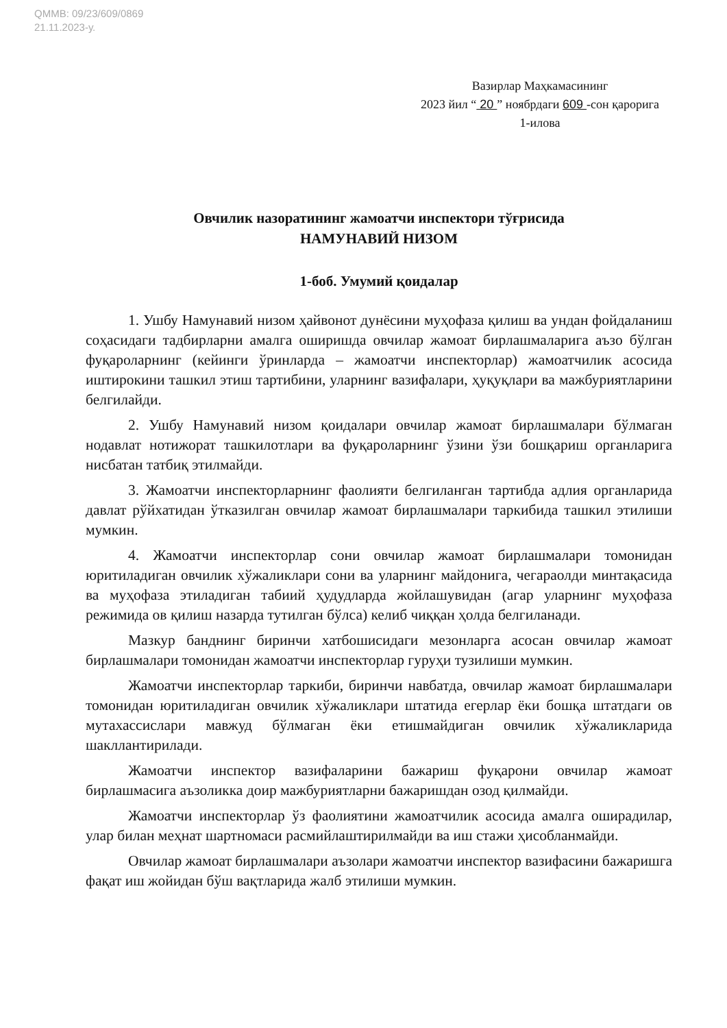QMMB: 09/23/609/0869
21.11.2023-у.
Вазирлар Маҳкамасининг
2023 йил “ 20 ” ноябрдаги 609 -сон қарорига
1-илова
Овчилик назоратининг жамоатчи инспектори тўғрисида
НАМУНАВИЙ НИЗОМ
1-боб. Умумий қоидалар
1. Ушбу Намунавий низом ҳайвонот дунёсини муҳофаза қилиш ва ундан фойдаланиш соҳасидаги тадбирларни амалга оширишда овчилар жамоат бирлашмаларига аъзо бўлган фуқароларнинг (кейинги ўринларда – жамоатчи инспекторлар) жамоатчилик асосида иштирокини ташкил этиш тартибини, уларнинг вазифалари, ҳуқуқлари ва мажбуриятларини белгилайди.
2. Ушбу Намунавий низом қоидалари овчилар жамоат бирлашмалари бўлмаган нодавлат нотижорат ташкилотлари ва фуқароларнинг ўзини ўзи бошқариш органларига нисбатан татбиқ этилмайди.
3. Жамоатчи инспекторларнинг фаолияти белгиланган тартибда адлия органларида давлат рўйхатидан ўтказилган овчилар жамоат бирлашмалари таркибида ташкил этилиши мумкин.
4. Жамоатчи инспекторлар сони овчилар жамоат бирлашмалари томонидан юритиладиган овчилик хўжаликлари сони ва уларнинг майдонига, чегараолди минтақасида ва муҳофаза этиладиган табиий ҳудудларда жойлашувидан (агар уларнинг муҳофаза режимида ов қилиш назарда тутилган бўлса) келиб чиққан ҳолда белгиланади.
Мазкур банднинг биринчи хатбошисидаги мезонларга асосан овчилар жамоат бирлашмалари томонидан жамоатчи инспекторлар гуруҳи тузилиши мумкин.
Жамоатчи инспекторлар таркиби, биринчи навбатда, овчилар жамоат бирлашмалари томонидан юритиладиган овчилик хўжаликлари штатида егерлар ёки бошқа штатдаги ов мутахассислари мавжуд бўлмаган ёки етишмайдиган овчилик хўжаликларида шакллантирилади.
Жамоатчи инспектор вазифаларини бажариш фуқарони овчилар жамоат бирлашмасига аъзоликка доир мажбуриятларни бажаришдан озод қилмайди.
Жамоатчи инспекторлар ўз фаолиятини жамоатчилик асосида амалга оширадилар, улар билан меҳнат шартномаси расмийлаштирилмайди ва иш стажи ҳисобланмайди.
Овчилар жамоат бирлашмалари аъзолари жамоатчи инспектор вазифасини бажаришга фақат иш жойидан бўш вақтларида жалб этилиши мумкин.